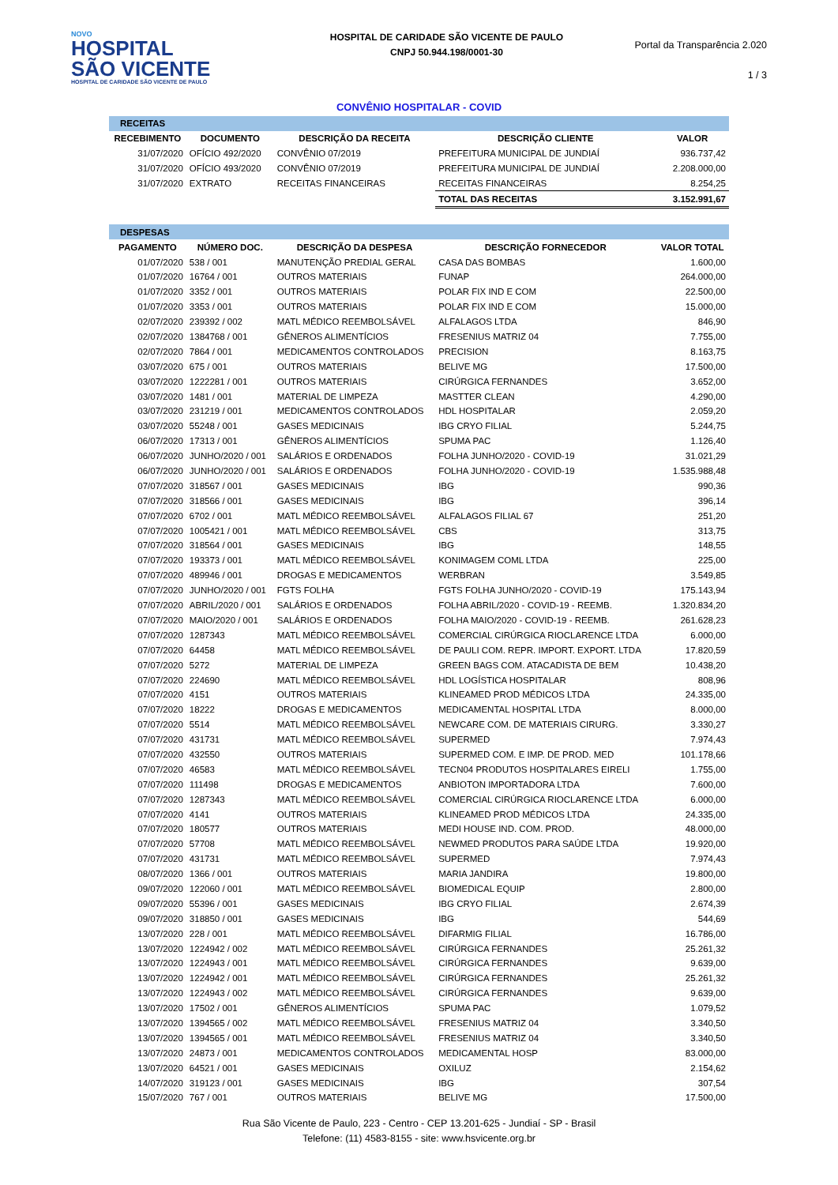NOVO
HOSPITAL
SÃO VICENTE
HOSPITAL DE CARIDADE SÃO VICENTE DE PAULO
HOSPITAL DE CARIDADE SÃO VICENTE DE PAULO
CNPJ 50.944.198/0001-30
Portal da Transparência 2.020
1 / 3
CONVÊNIO HOSPITALAR - COVID
| RECEITAS | | | | |
| RECEBIMENTO | DOCUMENTO | DESCRIÇÃO DA RECEITA | DESCRIÇÃO CLIENTE | VALOR |
| 31/07/2020 | OFÍCIO 492/2020 | CONVÊNIO 07/2019 | PREFEITURA MUNICIPAL DE JUNDIAÍ | 936.737,42 |
| 31/07/2020 | OFÍCIO 493/2020 | CONVÊNIO 07/2019 | PREFEITURA MUNICIPAL DE JUNDIAÍ | 2.208.000,00 |
| 31/07/2020 | EXTRATO | RECEITAS FINANCEIRAS | RECEITAS FINANCEIRAS | 8.254,25 |
| | | | TOTAL DAS RECEITAS | 3.152.991,67 |
| DESPESAS | | | | |
| PAGAMENTO | NÚMERO DOC. | DESCRIÇÃO DA DESPESA | DESCRIÇÃO FORNECEDOR | VALOR TOTAL |
| 01/07/2020 | 538 / 001 | MANUTENÇÃO PREDIAL GERAL | CASA DAS BOMBAS | 1.600,00 |
| 01/07/2020 | 16764 / 001 | OUTROS MATERIAIS | FUNAP | 264.000,00 |
| 01/07/2020 | 3352 / 001 | OUTROS MATERIAIS | POLAR FIX IND E COM | 22.500,00 |
| 01/07/2020 | 3353 / 001 | OUTROS MATERIAIS | POLAR FIX IND E COM | 15.000,00 |
| 02/07/2020 | 239392 / 002 | MATL MÉDICO REEMBOLSÁVEL | ALFALAGOS LTDA | 846,90 |
| 02/07/2020 | 1384768 / 001 | GÊNEROS ALIMENTÍCIOS | FRESENIUS MATRIZ 04 | 7.755,00 |
| 02/07/2020 | 7864 / 001 | MEDICAMENTOS CONTROLADOS | PRECISION | 8.163,75 |
| 03/07/2020 | 675 / 001 | OUTROS MATERIAIS | BELIVE MG | 17.500,00 |
| 03/07/2020 | 1222281 / 001 | OUTROS MATERIAIS | CIRÚRGICA FERNANDES | 3.652,00 |
| 03/07/2020 | 1481 / 001 | MATERIAL DE LIMPEZA | MASTTER CLEAN | 4.290,00 |
| 03/07/2020 | 231219 / 001 | MEDICAMENTOS CONTROLADOS | HDL HOSPITALAR | 2.059,20 |
| 03/07/2020 | 55248 / 001 | GASES MEDICINAIS | IBG CRYO FILIAL | 5.244,75 |
| 06/07/2020 | 17313 / 001 | GÊNEROS ALIMENTÍCIOS | SPUMA PAC | 1.126,40 |
| 06/07/2020 | JUNHO/2020 / 001 | SALÁRIOS E ORDENADOS | FOLHA JUNHO/2020 - COVID-19 | 31.021,29 |
| 06/07/2020 | JUNHO/2020 / 001 | SALÁRIOS E ORDENADOS | FOLHA JUNHO/2020 - COVID-19 | 1.535.988,48 |
| 07/07/2020 | 318567 / 001 | GASES MEDICINAIS | IBG | 990,36 |
| 07/07/2020 | 318566 / 001 | GASES MEDICINAIS | IBG | 396,14 |
| 07/07/2020 | 6702 / 001 | MATL MÉDICO REEMBOLSÁVEL | ALFALAGOS FILIAL 67 | 251,20 |
| 07/07/2020 | 1005421 / 001 | MATL MÉDICO REEMBOLSÁVEL | CBS | 313,75 |
| 07/07/2020 | 318564 / 001 | GASES MEDICINAIS | IBG | 148,55 |
| 07/07/2020 | 193373 / 001 | MATL MÉDICO REEMBOLSÁVEL | KONIMAGEM COML LTDA | 225,00 |
| 07/07/2020 | 489946 / 001 | DROGAS E MEDICAMENTOS | WERBRAN | 3.549,85 |
| 07/07/2020 | JUNHO/2020 / 001 | FGTS FOLHA | FGTS FOLHA JUNHO/2020 - COVID-19 | 175.143,94 |
| 07/07/2020 | ABRIL/2020 / 001 | SALÁRIOS E ORDENADOS | FOLHA ABRIL/2020 - COVID-19 - REEMB. | 1.320.834,20 |
| 07/07/2020 | MAIO/2020 / 001 | SALÁRIOS E ORDENADOS | FOLHA MAIO/2020 - COVID-19 - REEMB. | 261.628,23 |
| 07/07/2020 | 1287343 | MATL MÉDICO REEMBOLSÁVEL | COMERCIAL CIRÚRGICA RIOCLARENCE LTDA | 6.000,00 |
| 07/07/2020 | 64458 | MATL MÉDICO REEMBOLSÁVEL | DE PAULI COM. REPR. IMPORT. EXPORT. LTDA | 17.820,59 |
| 07/07/2020 | 5272 | MATERIAL DE LIMPEZA | GREEN BAGS COM. ATACADISTA DE BEM | 10.438,20 |
| 07/07/2020 | 224690 | MATL MÉDICO REEMBOLSÁVEL | HDL LOGÍSTICA HOSPITALAR | 808,96 |
| 07/07/2020 | 4151 | OUTROS MATERIAIS | KLINEAMED PROD MÉDICOS LTDA | 24.335,00 |
| 07/07/2020 | 18222 | DROGAS E MEDICAMENTOS | MEDICAMENTAL HOSPITAL LTDA | 8.000,00 |
| 07/07/2020 | 5514 | MATL MÉDICO REEMBOLSÁVEL | NEWCARE COM. DE MATERIAIS CIRURG. | 3.330,27 |
| 07/07/2020 | 431731 | MATL MÉDICO REEMBOLSÁVEL | SUPERMED | 7.974,43 |
| 07/07/2020 | 432550 | OUTROS MATERIAIS | SUPERMED COM. E IMP. DE PROD. MED | 101.178,66 |
| 07/07/2020 | 46583 | MATL MÉDICO REEMBOLSÁVEL | TECN04 PRODUTOS HOSPITALARES EIRELI | 1.755,00 |
| 07/07/2020 | 111498 | DROGAS E MEDICAMENTOS | ANBIOTON IMPORTADORA LTDA | 7.600,00 |
| 07/07/2020 | 1287343 | MATL MÉDICO REEMBOLSÁVEL | COMERCIAL CIRÚRGICA RIOCLARENCE LTDA | 6.000,00 |
| 07/07/2020 | 4141 | OUTROS MATERIAIS | KLINEAMED PROD MÉDICOS LTDA | 24.335,00 |
| 07/07/2020 | 180577 | OUTROS MATERIAIS | MEDI HOUSE IND. COM. PROD. | 48.000,00 |
| 07/07/2020 | 57708 | MATL MÉDICO REEMBOLSÁVEL | NEWMED PRODUTOS PARA SAÚDE LTDA | 19.920,00 |
| 07/07/2020 | 431731 | MATL MÉDICO REEMBOLSÁVEL | SUPERMED | 7.974,43 |
| 08/07/2020 | 1366 / 001 | OUTROS MATERIAIS | MARIA JANDIRA | 19.800,00 |
| 09/07/2020 | 122060 / 001 | MATL MÉDICO REEMBOLSÁVEL | BIOMEDICAL EQUIP | 2.800,00 |
| 09/07/2020 | 55396 / 001 | GASES MEDICINAIS | IBG CRYO FILIAL | 2.674,39 |
| 09/07/2020 | 318850 / 001 | GASES MEDICINAIS | IBG | 544,69 |
| 13/07/2020 | 228 / 001 | MATL MÉDICO REEMBOLSÁVEL | DIFARMIG FILIAL | 16.786,00 |
| 13/07/2020 | 1224942 / 002 | MATL MÉDICO REEMBOLSÁVEL | CIRÚRGICA FERNANDES | 25.261,32 |
| 13/07/2020 | 1224943 / 001 | MATL MÉDICO REEMBOLSÁVEL | CIRÚRGICA FERNANDES | 9.639,00 |
| 13/07/2020 | 1224942 / 001 | MATL MÉDICO REEMBOLSÁVEL | CIRÚRGICA FERNANDES | 25.261,32 |
| 13/07/2020 | 1224943 / 002 | MATL MÉDICO REEMBOLSÁVEL | CIRÚRGICA FERNANDES | 9.639,00 |
| 13/07/2020 | 17502 / 001 | GÊNEROS ALIMENTÍCIOS | SPUMA PAC | 1.079,52 |
| 13/07/2020 | 1394565 / 002 | MATL MÉDICO REEMBOLSÁVEL | FRESENIUS MATRIZ 04 | 3.340,50 |
| 13/07/2020 | 1394565 / 001 | MATL MÉDICO REEMBOLSÁVEL | FRESENIUS MATRIZ 04 | 3.340,50 |
| 13/07/2020 | 24873 / 001 | MEDICAMENTOS CONTROLADOS | MEDICAMENTAL HOSP | 83.000,00 |
| 13/07/2020 | 64521 / 001 | GASES MEDICINAIS | OXILUZ | 2.154,62 |
| 14/07/2020 | 319123 / 001 | GASES MEDICINAIS | IBG | 307,54 |
| 15/07/2020 | 767 / 001 | OUTROS MATERIAIS | BELIVE MG | 17.500,00 |
Rua São Vicente de Paulo, 223 - Centro - CEP 13.201-625 - Jundiaí - SP - Brasil
Telefone: (11) 4583-8155 - site: www.hsvicente.org.br